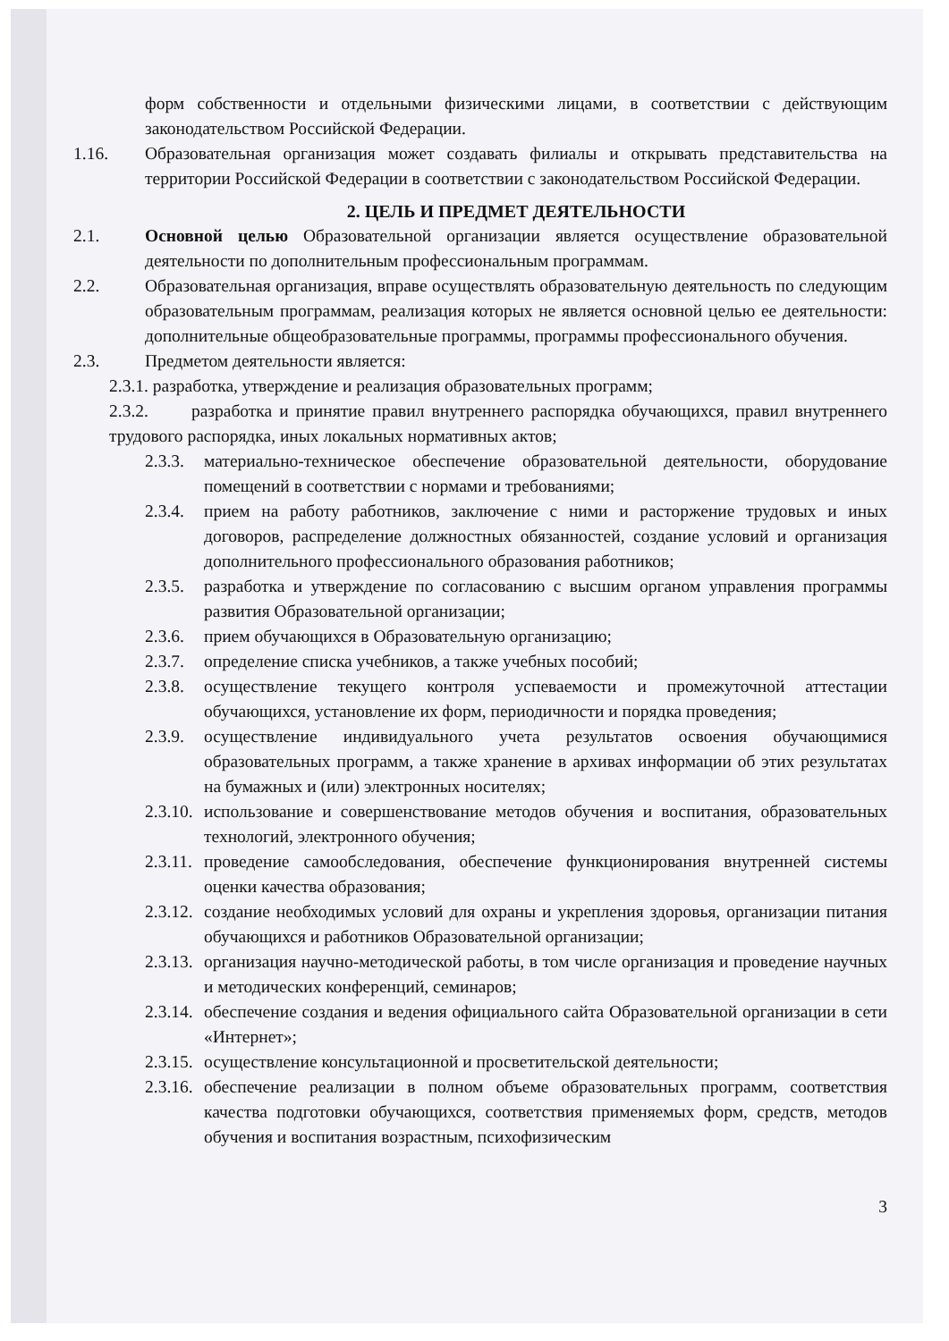форм собственности и отдельными физическими лицами, в соответствии с действующим законодательством Российской Федерации.
1.16. Образовательная организация может создавать филиалы и открывать представительства на территории Российской Федерации в соответствии с законодательством Российской Федерации.
2. ЦЕЛЬ И ПРЕДМЕТ ДЕЯТЕЛЬНОСТИ
2.1. Основной целью Образовательной организации является осуществление образовательной деятельности по дополнительным профессиональным программам.
2.2. Образовательная организация, вправе осуществлять образовательную деятельность по следующим образовательным программам, реализация которых не является основной целью ее деятельности: дополнительные общеобразовательные программы, программы профессионального обучения.
2.3. Предметом деятельности является:
2.3.1. разработка, утверждение и реализация образовательных программ;
2.3.2. разработка и принятие правил внутреннего распорядка обучающихся, правил внутреннего трудового распорядка, иных локальных нормативных актов;
2.3.3.
материально-техническое обеспечение образовательной деятельности, оборудование помещений в соответствии с нормами и требованиями;
2.3.4.
прием на работу работников, заключение с ними и расторжение трудовых и иных договоров, распределение должностных обязанностей, создание условий и организация дополнительного профессионального образования работников;
2.3.5.
разработка и утверждение по согласованию с высшим органом управления программы развития Образовательной организации;
2.3.6.
прием обучающихся в Образовательную организацию;
2.3.7.
определение списка учебников, а также учебных пособий;
2.3.8.
осуществление текущего контроля успеваемости и промежуточной аттестации обучающихся, установление их форм, периодичности и порядка проведения;
2.3.9.
осуществление индивидуального учета результатов освоения обучающимися образовательных программ, а также хранение в архивах информации об этих результатах на бумажных и (или) электронных носителях;
2.3.10.
использование и совершенствование методов обучения и воспитания, образовательных технологий, электронного обучения;
2.3.11.
проведение самообследования, обеспечение функционирования внутренней системы оценки качества образования;
2.3.12.
создание необходимых условий для охраны и укрепления здоровья, организации питания обучающихся и работников Образовательной организации;
2.3.13.
организация научно-методической работы, в том числе организация и проведение научных и методических конференций, семинаров;
2.3.14.
обеспечение создания и ведения официального сайта Образовательной организации в сети «Интернет»;
2.3.15.
осуществление консультационной и просветительской деятельности;
2.3.16.
обеспечение реализации в полном объеме образовательных программ, соответствия качества подготовки обучающихся, соответствия применяемых форм, средств, методов обучения и воспитания возрастным, психофизическим
3